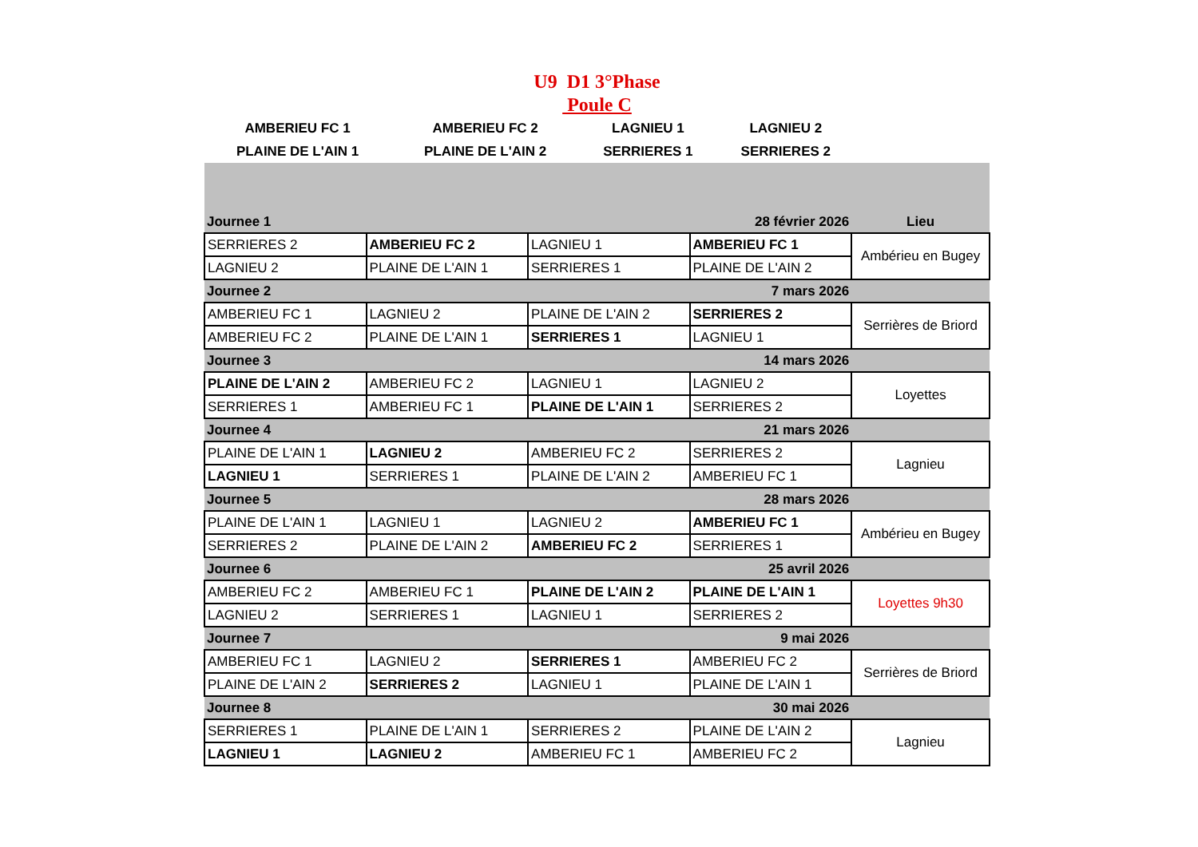U9 D1 3°Phase
Poule C
| AMBERIEU FC 1 | AMBERIEU FC 2 | LAGNIEU 1 | LAGNIEU 2 | |
| PLAINE DE L'AIN 1 | PLAINE DE L'AIN 2 | SERRIERES 1 | SERRIERES 2 | |
| Journee 1 | | | 28 février 2026 | Lieu |
| SERRIERES 2 | AMBERIEU FC 2 | LAGNIEU 1 | AMBERIEU FC 1 | Ambérieu en Bugey |
| LAGNIEU 2 | PLAINE DE L'AIN 1 | SERRIERES 1 | PLAINE DE L'AIN 2 | |
| Journee 2 | | | 7 mars 2026 | |
| AMBERIEU FC 1 | LAGNIEU 2 | PLAINE DE L'AIN 2 | SERRIERES 2 | Serrières de Briord |
| AMBERIEU FC 2 | PLAINE DE L'AIN 1 | SERRIERES 1 | LAGNIEU 1 | |
| Journee 3 | | | 14 mars 2026 | |
| PLAINE DE L'AIN 2 | AMBERIEU FC 2 | LAGNIEU 1 | LAGNIEU 2 | Loyettes |
| SERRIERES 1 | AMBERIEU FC 1 | PLAINE DE L'AIN 1 | SERRIERES 2 | |
| Journee 4 | | | 21 mars 2026 | |
| PLAINE DE L'AIN 1 | LAGNIEU 2 | AMBERIEU FC 2 | SERRIERES 2 | Lagnieu |
| LAGNIEU 1 | SERRIERES 1 | PLAINE DE L'AIN 2 | AMBERIEU FC 1 | |
| Journee 5 | | | 28 mars 2026 | |
| PLAINE DE L'AIN 1 | LAGNIEU 1 | LAGNIEU 2 | AMBERIEU FC 1 | Ambérieu en Bugey |
| SERRIERES 2 | PLAINE DE L'AIN 2 | AMBERIEU FC 2 | SERRIERES 1 | |
| Journee 6 | | | 25 avril 2026 | |
| AMBERIEU FC 2 | AMBERIEU FC 1 | PLAINE DE L'AIN 2 | PLAINE DE L'AIN 1 | Loyettes 9h30 |
| LAGNIEU 2 | SERRIERES 1 | LAGNIEU 1 | SERRIERES 2 | |
| Journee 7 | | | 9 mai 2026 | |
| AMBERIEU FC 1 | LAGNIEU 2 | SERRIERES 1 | AMBERIEU FC 2 | Serrières de Briord |
| PLAINE DE L'AIN 2 | SERRIERES 2 | LAGNIEU 1 | PLAINE DE L'AIN 1 | |
| Journee 8 | | | 30 mai 2026 | |
| SERRIERES 1 | PLAINE DE L'AIN 1 | SERRIERES 2 | PLAINE DE L'AIN 2 | Lagnieu |
| LAGNIEU 1 | LAGNIEU 2 | AMBERIEU FC 1 | AMBERIEU FC 2 | |